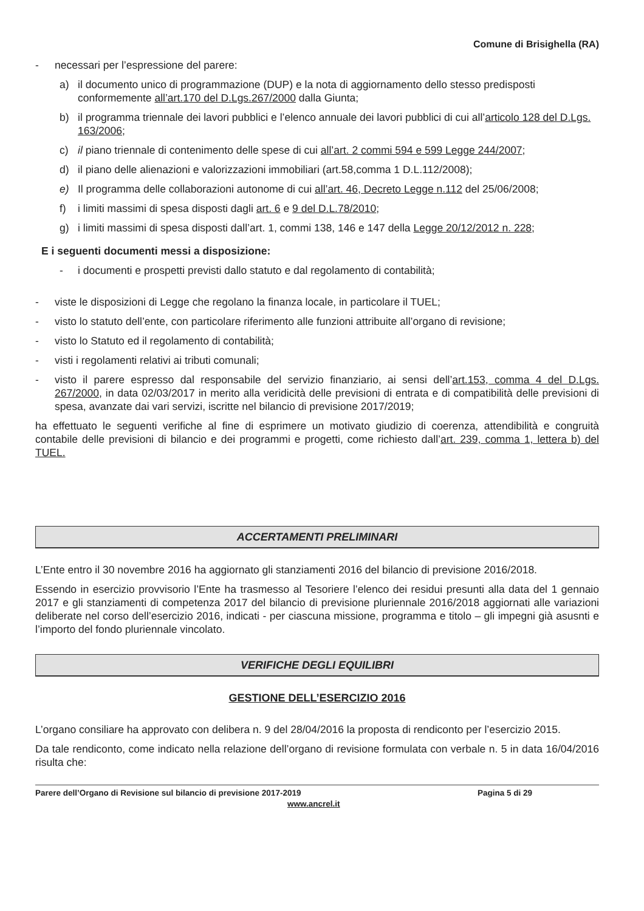Comune di Brisighella (RA)
- necessari per l’espressione del parere:
a) il documento unico di programmazione (DUP) e la nota di aggiornamento dello stesso predisposti conformemente all’art.170 del D.Lgs.267/2000 dalla Giunta;
b) il programma triennale dei lavori pubblici e l’elenco annuale dei lavori pubblici di cui all’articolo 128 del D.Lgs. 163/2006;
c) il piano triennale di contenimento delle spese di cui all’art. 2 commi 594 e 599 Legge 244/2007;
d) il piano delle alienazioni e valorizzazioni immobiliari (art.58,comma 1 D.L.112/2008);
e) Il programma delle collaborazioni autonome di cui all’art. 46, Decreto Legge n.112 del 25/06/2008;
f) i limiti massimi di spesa disposti dagli art. 6 e 9 del D.L.78/2010;
g) i limiti massimi di spesa disposti dall’art. 1, commi 138, 146 e 147 della Legge 20/12/2012 n. 228;
E i seguenti documenti messi a disposizione:
- i documenti e prospetti previsti dallo statuto e dal regolamento di contabilità;
- viste le disposizioni di Legge che regolano la finanza locale, in particolare il TUEL;
- visto lo statuto dell’ente, con particolare riferimento alle funzioni attribuite all’organo di revisione;
- visto lo Statuto ed il regolamento di contabilità;
- visti i regolamenti relativi ai tributi comunali;
- visto il parere espresso dal responsabile del servizio finanziario, ai sensi dell’art.153, comma 4 del D.Lgs. 267/2000, in data 02/03/2017 in merito alla veridicità delle previsioni di entrata e di compatibilità delle previsioni di spesa, avanzate dai vari servizi, iscritte nel bilancio di previsione 2017/2019;
ha effettuato le seguenti verifiche al fine di esprimere un motivato giudizio di coerenza, attendibilità e congruità contabile delle previsioni di bilancio e dei programmi e progetti, come richiesto dall’art. 239, comma 1, lettera b) del TUEL.
ACCERTAMENTI PRELIMINARI
L’Ente entro il 30 novembre 2016 ha aggiornato gli stanziamenti 2016 del bilancio di previsione 2016/2018.
Essendo in esercizio provvisorio l’Ente ha trasmesso al Tesoriere l’elenco dei residui presunti alla data del 1 gennaio 2017 e gli stanziamenti di competenza 2017 del bilancio di previsione pluriennale 2016/2018 aggiornati alle variazioni deliberate nel corso dell’esercizio 2016, indicati - per ciascuna missione, programma e titolo – gli impegni già asusnti e l’importo del fondo pluriennale vincolato.
VERIFICHE DEGLI EQUILIBRI
GESTIONE DELL’ESERCIZIO 2016
L’organo consiliare ha approvato con delibera n. 9 del 28/04/2016 la proposta di rendiconto per l’esercizio 2015.
Da tale rendiconto, come indicato nella relazione dell’organo di revisione formulata con verbale n. 5 in data 16/04/2016 risulta che:
Parere dell’Organo di Revisione sul bilancio di previsione 2017-2019
www.ancrel.it
Pagina 5 di 29